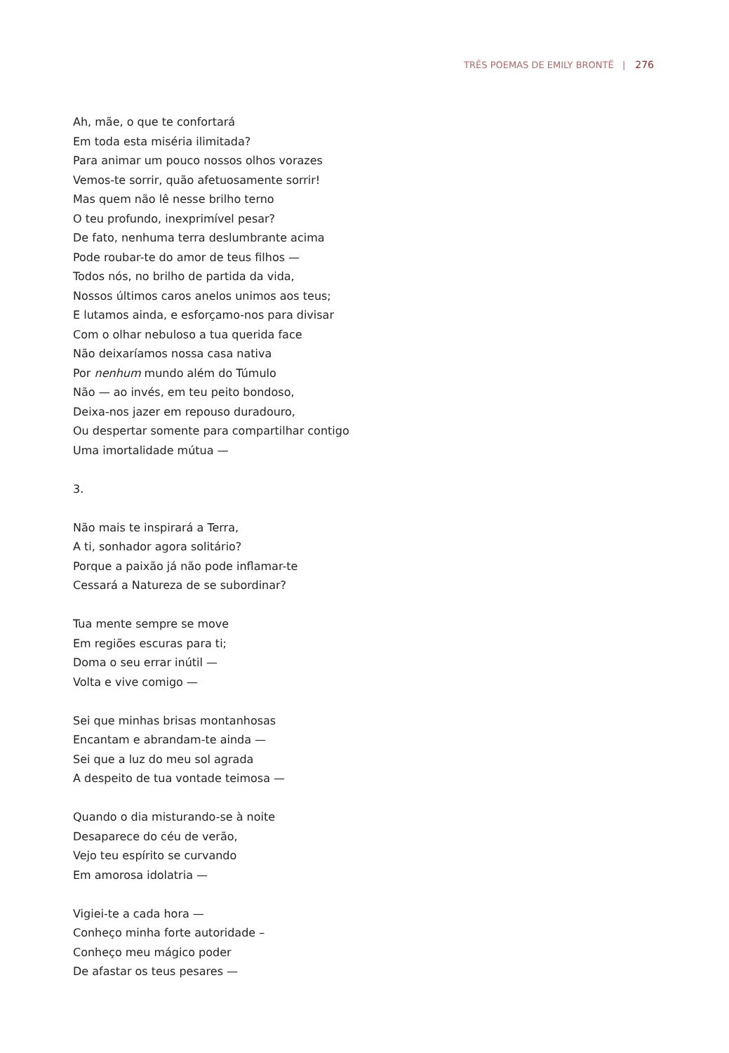TRÊS POEMAS DE EMILY BRONTË | 276
Ah, mãe, o que te confortará
Em toda esta miséria ilimitada?
Para animar um pouco nossos olhos vorazes
Vemos-te sorrir, quão afetuosamente sorrir!
Mas quem não lê nesse brilho terno
O teu profundo, inexprimível pesar?
De fato, nenhuma terra deslumbrante acima
Pode roubar-te do amor de teus filhos —
Todos nós, no brilho de partida da vida,
Nossos últimos caros anelos unimos aos teus;
E lutamos ainda, e esforçamo-nos para divisar
Com o olhar nebuloso a tua querida face
Não deixaríamos nossa casa nativa
Por nenhum mundo além do Túmulo
Não — ao invés, em teu peito bondoso,
Deixa-nos jazer em repouso duradouro,
Ou despertar somente para compartilhar contigo
Uma imortalidade mútua —
3.
Não mais te inspirará a Terra,
A ti, sonhador agora solitário?
Porque a paixão já não pode inflamar-te
Cessará a Natureza de se subordinar?
Tua mente sempre se move
Em regiões escuras para ti;
Doma o seu errar inútil —
Volta e vive comigo —
Sei que minhas brisas montanhosas
Encantam e abrandam-te ainda —
Sei que a luz do meu sol agrada
A despeito de tua vontade teimosa —
Quando o dia misturando-se à noite
Desaparece do céu de verão,
Vejo teu espírito se curvando
Em amorosa idolatria —
Vigiei-te a cada hora —
Conheço minha forte autoridade –
Conheço meu mágico poder
De afastar os teus pesares —